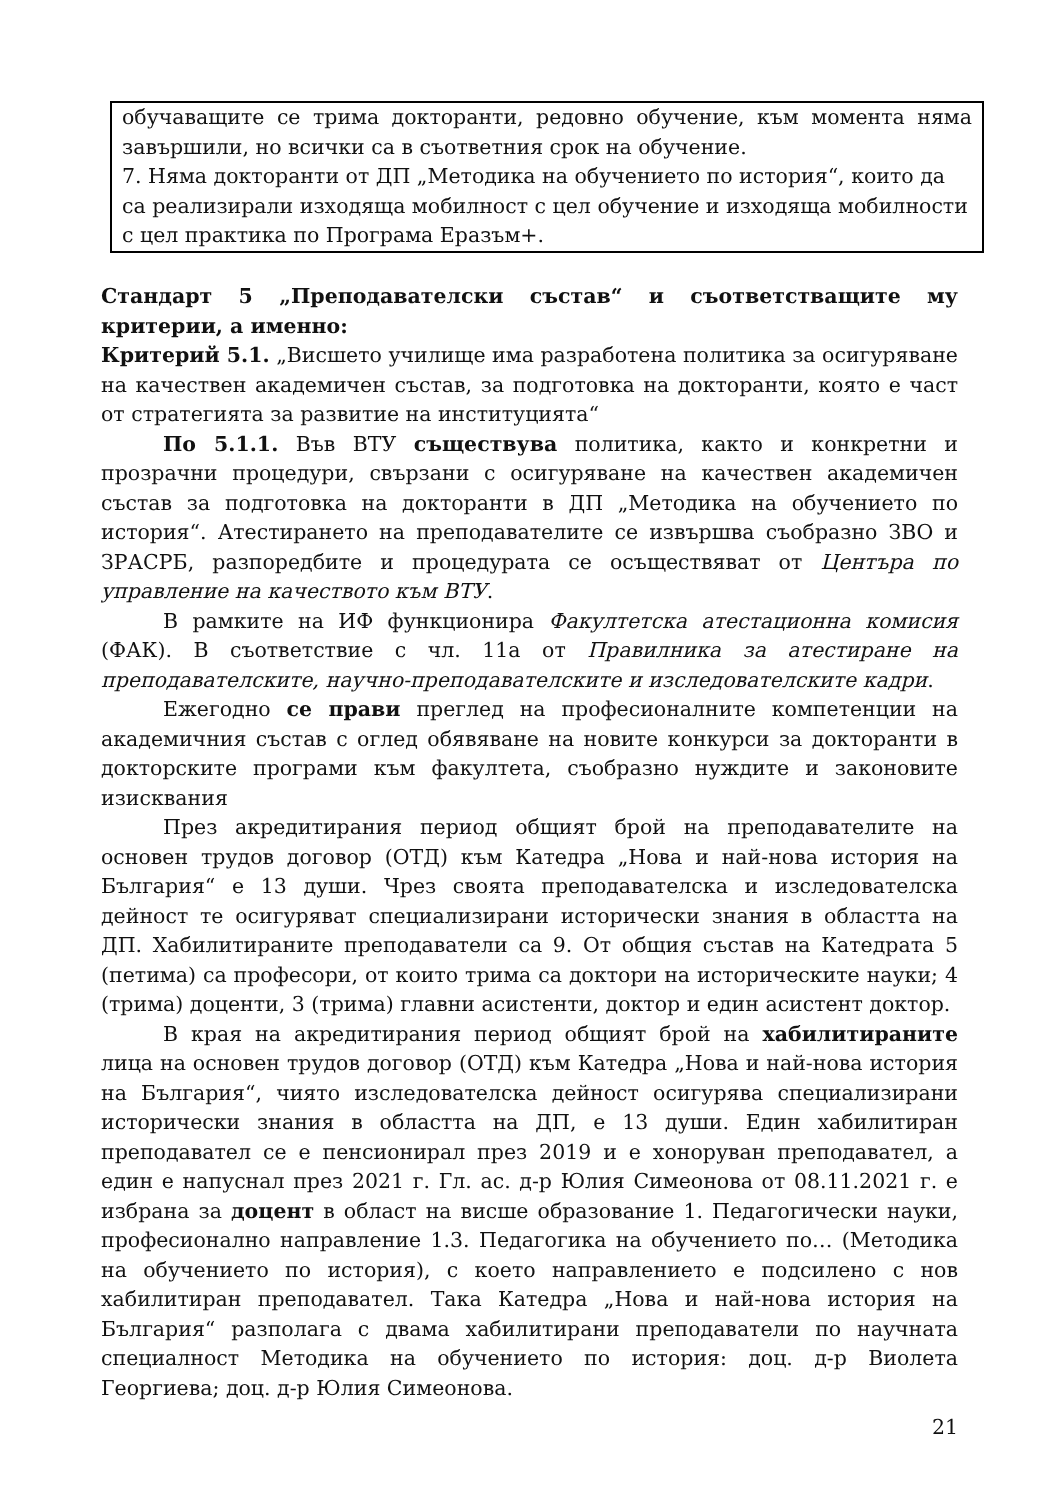обучаващите се трима докторанти, редовно обучение, към момента няма завършили, но всички са в съответния срок на обучение.
7. Няма докторанти от ДП „Методика на обучението по история“, които да са реализирали изходяща мобилност с цел обучение и изходяща мобилности с цел практика по Програма Еразъм+.
Стандарт 5 „Преподавателски състав“ и съответстващите му критерии, а именно:
Критерий 5.1. „Висшето училище има разработена политика за осигуряване на качествен академичен състав, за подготовка на докторанти, която е част от стратегията за развитие на институцията“
По 5.1.1. Във ВТУ съществува политика, както и конкретни и прозрачни процедури, свързани с осигуряване на качествен академичен състав за подготовка на докторанти в ДП „Методика на обучението по история“. Атестирането на преподавателите се извършва съобразно ЗВО и ЗРАСРБ, разпоредбите и процедурата се осъществяват от Центъра по управление на качеството към ВТУ.
В рамките на ИФ функционира Факултетска атестационна комисия (ФАК). В съответствие с чл. 11а от Правилника за атестиране на преподавателските, научно-преподавателските и изследователските кадри.
Ежегодно се прави преглед на професионалните компетенции на академичния състав с оглед обявяване на новите конкурси за докторанти в докторските програми към факултета, съобразно нуждите и законовите изисквания
През акредитирания период общият брой на преподавателите на основен трудов договор (ОТД) към Катедра „Нова и най-нова история на България“ е 13 души. Чрез своята преподавателска и изследователска дейност те осигуряват специализирани исторически знания в областта на ДП. Хабилитираните преподаватели са 9. От общия състав на Катедрата 5 (петима) са професори, от които трима са доктори на историческите науки; 4 (трима) доценти, 3 (трима) главни асистенти, доктор и един асистент доктор.
В края на акредитирания период общият брой на хабилитираните лица на основен трудов договор (ОТД) към Катедра „Нова и най-нова история на България“, чиято изследователска дейност осигурява специализирани исторически знания в областта на ДП, е 13 души. Един хабилитиран преподавател се е пенсионирал през 2019 и е хоноруван преподавател, а един е напуснал през 2021 г. Гл. ас. д-р Юлия Симеонова от 08.11.2021 г. е избрана за доцент в област на висше образование 1. Педагогически науки, професионално направление 1.3. Педагогика на обучението по… (Методика на обучението по история), с което направлението е подсилено с нов хабилитиран преподавател. Така Катедра „Нова и най-нова история на България“ разполага с двама хабилитирани преподаватели по научната специалност Методика на обучението по история: доц. д-р Виолета Георгиева; доц. д-р Юлия Симеонова.
21